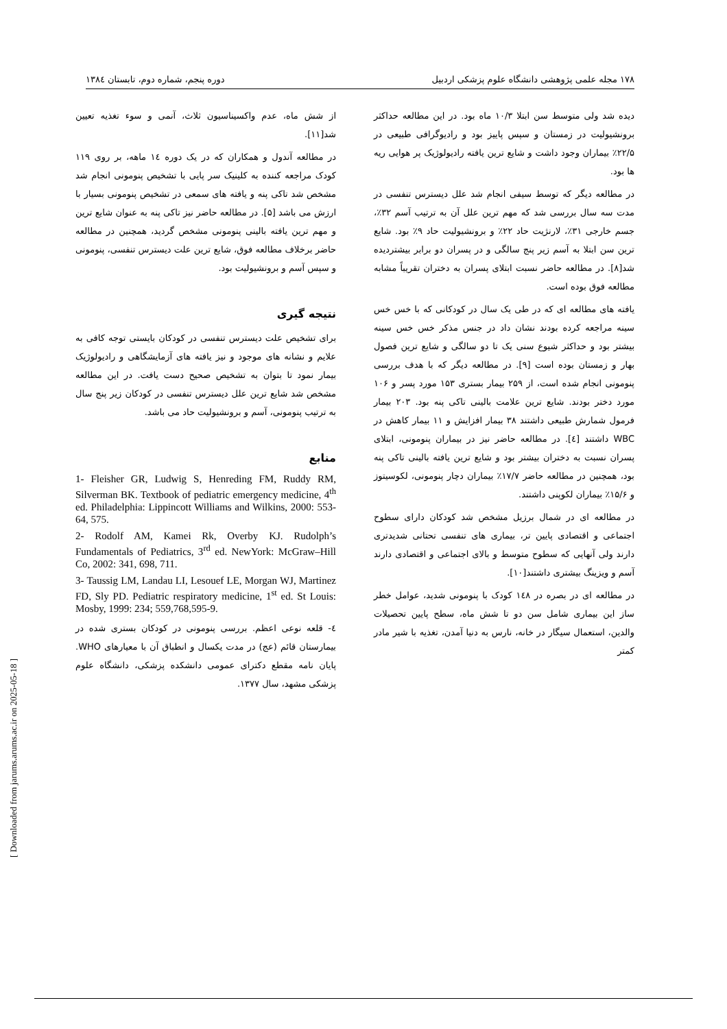۱۷۸ مجله علمی پژوهشی دانشگاه علوم پزشکی اردبیل دوره پنجم، شماره دوم، تابستان ۱۳۸٤
دیده شد ولی متوسط سن ابتلا ۱۰/۳ ماه بود. در این مطالعه حداکثر برونشیولیت در زمستان و سپس پاییز بود و رادیوگرافی طبیعی در ۲۲/۵٪ بیماران وجود داشت و شایع ترین یافته رادیولوژیک پر هوایی ریه ها بود.
در مطالعه دیگر که توسط سیفی انجام شد علل دیسترس تنفسی در مدت سه سال بررسی شد که مهم ترین علل آن به ترتیب آسم ۳۲٪، جسم خارجی ۳۱٪، لارنژیت حاد ۲۲٪ و برونشیولیت حاد ۹٪ بود. شایع ترین سن ابتلا به آسم زیر پنج سالگی و در پسران دو برابر بیشتردیده شد[۸]. در مطالعه حاضر نسبت ابتلای پسران به دختران تقریباً مشابه مطالعه فوق بوده است.
یافته های مطالعه ای که در طی یک سال در کودکانی که با خس خس سینه مراجعه کرده بودند نشان داد در جنس مذکر خس خس سینه بیشتر بود و حداکثر شیوع سنی یک تا دو سالگی و شایع ترین فصول بهار و زمستان بوده است [۹]. در مطالعه دیگر که با هدف بررسی پنومونی انجام شده است، از ۲۵۹ بیمار بستری ۱۵۳ مورد پسر و ۱۰۶ مورد دختر بودند. شایع ترین علامت بالینی تاکی پنه بود. ۲۰۳ بیمار فرمول شمارش طبیعی داشتند ۳۸ بیمار افزایش و ۱۱ بیمار کاهش در WBC داشتند [٤]. در مطالعه حاضر نیز در بیماران پنومونی، ابتلای پسران نسبت به دختران بیشتر بود و شایع ترین یافته بالینی تاکی پنه بود، همچنین در مطالعه حاضر ۱۷/۷٪ بیماران دچار پنومونی، لکوسیتوز و ۱۵/۶٪ بیماران لکوپنی داشتند.
در مطالعه ای در شمال برزیل مشخص شد کودکان دارای سطوح اجتماعی و اقتصادی پایین تر، بیماری های تنفسی تحتانی شدیدتری دارند ولی آنهایی که سطوح متوسط و بالای اجتماعی و اقتصادی دارند آسم و ویزینگ بیشتری داشتند[۱۰].
در مطالعه ای در بصره در ۱٤۸ کودک با پنومونی شدید، عوامل خطر ساز این بیماری شامل سن دو تا شش ماه، سطح پایین تحصیلات والدین، استعمال سیگار در خانه، نارس به دنیا آمدن، تغذیه با شیر مادر کمتر
از شش ماه، عدم واکسیناسیون ثلاث، آنمی و سوء تغذیه تعیین شد[۱۱].
در مطالعه آندول و همکاران که در یک دوره ۱٤ ماهه، بر روی ۱۱۹ کودک مراجعه کننده به کلینیک سر پایی با تشخیص پنومونی انجام شد مشخص شد تاکی پنه و یافته های سمعی در تشخیص پنومونی بسیار با ارزش می باشد [۵]. در مطالعه حاضر نیز تاکی پنه به عنوان شایع ترین و مهم ترین یافته بالینی پنومونی مشخص گردید، همچنین در مطالعه حاضر برخلاف مطالعه فوق، شایع ترین علت دیسترس تنفسی، پنومونی و سپس آسم و برونشیولیت بود.
نتیجه گیری
برای تشخیص علت دیسترس تنفسی در کودکان بایستی توجه کافی به علایم و نشانه های موجود و نیز یافته های آزمایشگاهی و رادیولوژیک بیمار نمود تا بتوان به تشخیص صحیح دست یافت. در این مطالعه مشخص شد شایع ترین علل دیسترس تنفسی در کودکان زیر پنج سال به ترتیب پنومونی، آسم و برونشیولیت حاد می باشد.
منابع
1- Fleisher GR, Ludwig S, Henreding FM, Ruddy RM, Silverman BK. Textbook of pediatric emergency medicine, 4<sup>th</sup> ed. Philadelphia: Lippincott Williams and Wilkins, 2000: 553-64, 575.
2- Rodolf AM, Kamei Rk, Overby KJ. Rudolph’s Fundamentals of Pediatrics, 3<sup>rd</sup> ed. NewYork: McGraw–Hill Co, 2002: 341, 698, 711.
3- Taussig LM, Landau LI, Lesouef LE, Morgan WJ, Martinez FD, Sly PD. Pediatric respiratory medicine, 1<sup>st</sup> ed. St Louis: Mosby, 1999: 234; 559,768,595-9.
٤- قلعه نوعی اعظم. بررسی پنومونی در کودکان بستری شده در بیمارستان قائم (عج) در مدت یکسال و انطباق آن با معیارهای WHO. پایان نامه مقطع دکترای عمومی دانشکده پزشکی، دانشگاه علوم پزشکی مشهد، سال ۱۳۷۷.
[ Downloaded from jarums.arums.ac.ir on 2025-05-18 ]